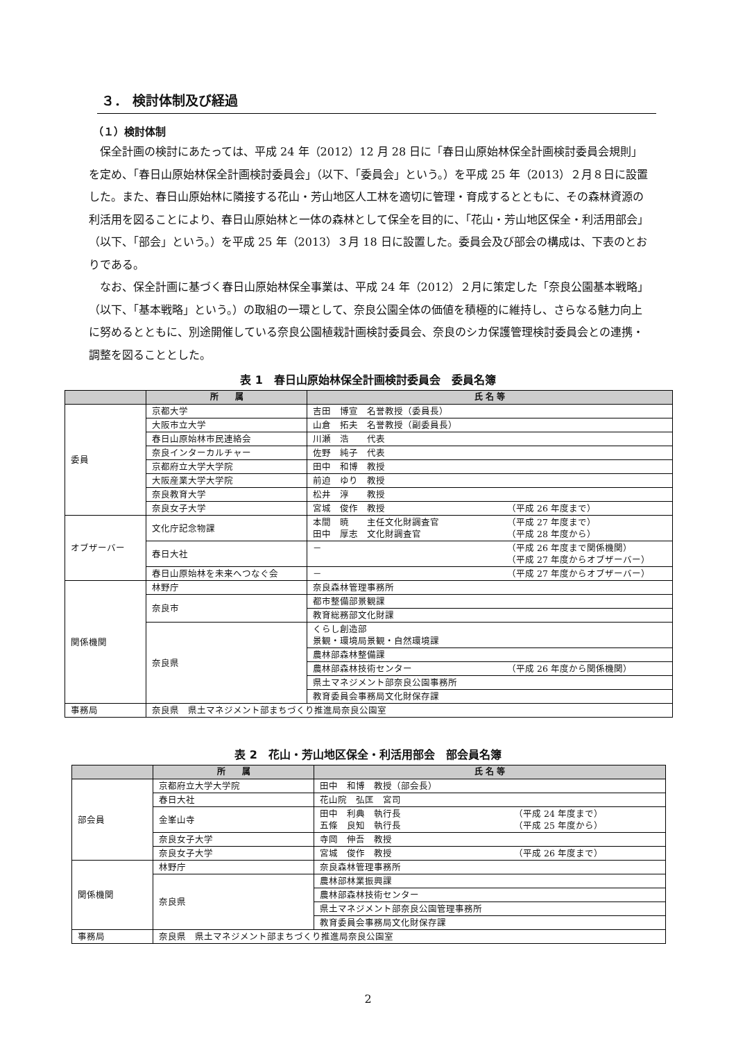３． 検討体制及び経過
（１）検討体制
保全計画の検討にあたっては、平成 24 年（2012）12 月 28 日に「春日山原始林保全計画検討委員会規則」を定め、「春日山原始林保全計画検討委員会」（以下、「委員会」という。）を平成 25 年（2013）２月８日に設置した。また、春日山原始林に隣接する花山・芳山地区人工林を適切に管理・育成するとともに、その森林資源の利活用を図ることにより、春日山原始林と一体の森林として保全を目的に、「花山・芳山地区保全・利活用部会」（以下、「部会」という。）を平成 25 年（2013）３月 18 日に設置した。委員会及び部会の構成は、下表のとおりである。
なお、保全計画に基づく春日山原始林保全事業は、平成 24 年（2012）２月に策定した「奈良公園基本戦略」（以下、「基本戦略」という。）の取組の一環として、奈良公園全体の価値を積極的に維持し、さらなる魅力向上に努めるとともに、別途開催している奈良公園植栽計画検討委員会、奈良のシカ保護管理検討委員会との連携・調整を図ることとした。
表 1　春日山原始林保全計画検討委員会　委員名簿
| | 所 属 | 氏 名 等 |
| --- | --- | --- |
| 委員 | 京都大学 | 吉田 博宣 名誉教授（委員長） |
| | 大阪市立大学 | 山倉 拓夫 名誉教授（副委員長） |
| | 春日山原始林市民連絡会 | 川瀬 浩 代表 |
| | 奈良インターカルチャー | 佐野 純子 代表 |
| | 京都府立大学大学院 | 田中 和博 教授 |
| | 大阪産業大学大学院 | 前迫 ゆり 教授 |
| | 奈良教育大学 | 松井 淳 教授 |
| | 奈良女子大学 | 宮城 俊作 教授 （平成 26 年度まで） |
| オブザーバー | 文化庁記念物課 | 本間 暁 主任文化財調査官 （平成 27 年度まで） 田中 厚志 文化財調査官 （平成 28 年度から） |
| | 春日大社 | － （平成 26 年度まで関係機関） （平成 27 年度からオブザーバー） |
| | 春日山原始林を未来へつなぐ会 | － （平成 27 年度からオブザーバー） |
| 関係機関 | 林野庁 | 奈良森林管理事務所 |
| | 奈良市 | 都市整備部景観課 |
| | | 教育総務部文化財課 |
| | 奈良県 | くらし創造部 景観・環境局景観・自然環境課 |
| | | 農林部森林整備課 |
| | | 農林部森林技術センター （平成 26 年度から関係機関） |
| | | 県土マネジメント部奈良公園事務所 |
| | | 教育委員会事務局文化財保存課 |
| 事務局 | 奈良県 県土マネジメント部まちづくり推進局奈良公園室 | |
表 2　花山・芳山地区保全・利活用部会　部会員名簿
| | 所 属 | 氏 名 等 |
| --- | --- | --- |
| 部会員 | 京都府立大学大学院 | 田中 和博 教授（部会長） |
| | 春日大社 | 花山院 弘匡 宮司 |
| | 金峯山寺 | 田中 利典 執行長 （平成 24 年度まで） 五條 良知 執行長 （平成 25 年度から） |
| | 奈良女子大学 | 寺岡 伸吾 教授 |
| | 奈良女子大学 | 宮城 俊作 教授 （平成 26 年度まで） |
| 関係機関 | 林野庁 | 奈良森林管理事務所 |
| | 奈良県 | 農林部林業振興課 |
| | | 農林部森林技術センター |
| | | 県土マネジメント部奈良公園管理事務所 |
| | | 教育委員会事務局文化財保存課 |
| 事務局 | 奈良県 県土マネジメント部まちづくり推進局奈良公園室 | |
2